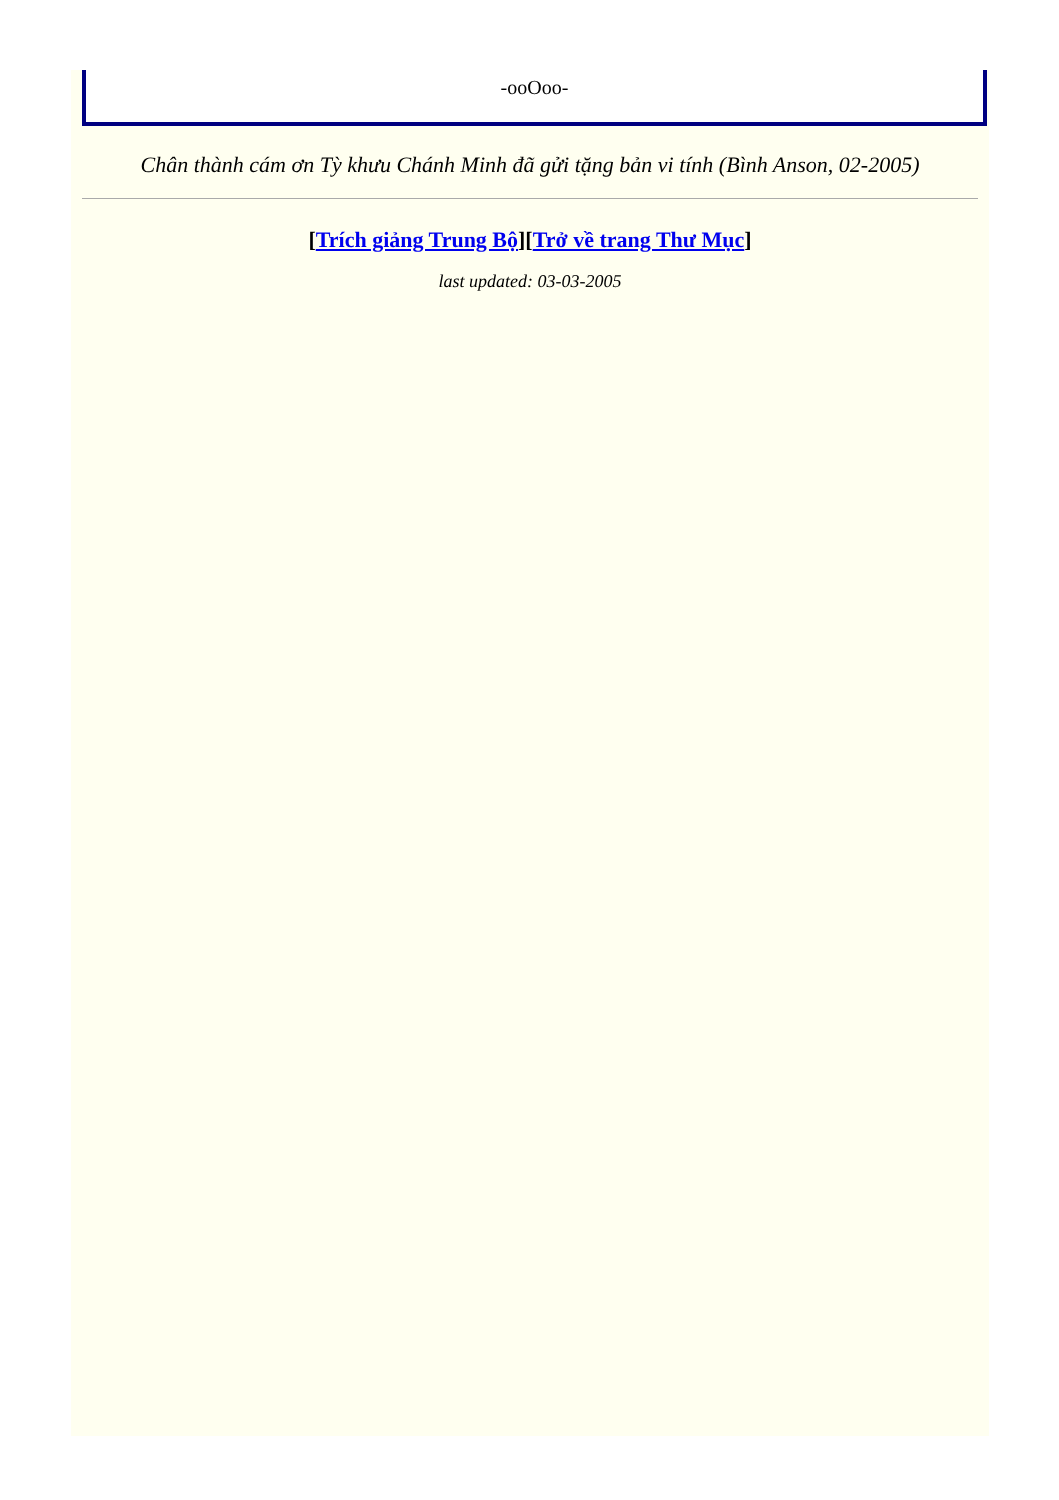-ooOoo-
Chân thành cám ơn Tỳ khưu Chánh Minh đã gửi tặng bản vi tính (Bình Anson, 02-2005)
[Trích giảng Trung Bộ][Trở về trang Thư Mục]
last updated: 03-03-2005